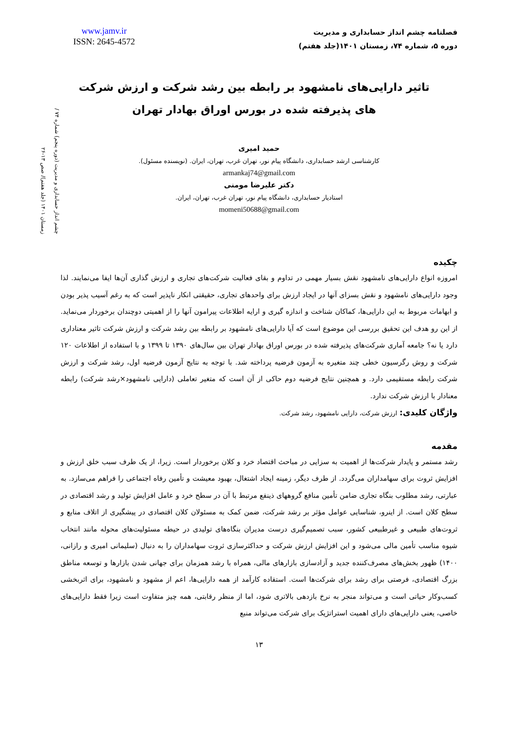www.jamv.ir
ISSN: 2645-4572
فصلنامه چشم انداز حسابداری و مدیریت
دوره ۵، شماره ۷۴، زمستان ۱۴۰۱(جلد هفتم)
چشم انداز حسابداری و مدیریت (دوره پنجم) شماره ۷۴ / زمستان ۱۴۰۱ (جلد هفتم)/ صص ۱۳-۲۶
تاثیر دارایی‌های نامشهود بر رابطه بین رشد شرکت و ارزش شرکت های پذیرفته شده در بورس اوراق بهادار تهران
حمید امیری
کارشناسی ارشد حسابداری، دانشگاه پیام نور، تهران غرب، تهران، ایران. (نویسنده مسئول).
armankaj74@gmail.com
دکتر علیرضا مومنی
استادیار حسابداری، دانشگاه پیام نور، تهران غرب، تهران، ایران.
momeni50688@gmail.com
چکیده
امروزه انواع دارایی‌های نامشهود نقش بسیار مهمی در تداوم و بقای فعالیت شرکت‌های تجاری و ارزش گذاری آن‌ها ایفا می‌نمایند. لذا وجود دارایی‌های نامشهود و نقش بسزای آنها در ایجاد ارزش برای واحدهای تجاری، حقیقتی انکار ناپذیر است که به رغم آسیب پذیر بودن و ابهامات مربوط به این دارایی‌ها، کماکان شناخت و اندازه گیری و ارایه اطلاعات پیرامون آنها را از اهمیتی دوچندان برخوردار می‌نماید. از این رو هدف این تحقیق بررسی این موضوع است که آیا دارایی‌های نامشهود بر رابطه بین رشد شرکت و ارزش شرکت تاثیر معناداری دارد یا نه؟ جامعه آماری شرکت‌های پذیرفته شده در بورس اوراق بهادار تهران بین سال‌های ۱۳۹۰ تا ۱۳۹۹ و با استفاده از اطلاعات ۱۲۰ شرکت و روش رگرسیون خطی چند متغیره به آزمون فرضیه پرداخته شد. با توجه به نتایج آزمون فرضیه اول، رشد شرکت و ارزش شرکت رابطه مستقیمی دارد. و همچنین نتایج فرضیه دوم حاکی از آن است که متغیر تعاملی (دارایی نامشهود×رشد شرکت) رابطه معنادار با ارزش شرکت ندارد.
واژگان کلیدی: ارزش شرکت، دارایی نامشهود، رشد شرکت.
مقدمه
رشد مستمر و پایدار شرکت‌ها از اهمیت به سزایی در مباحث اقتصاد خرد و کلان برخوردار است. زیرا، از یک طرف سبب خلق ارزش و افزایش ثروت برای سهامداران می‌گردد. از طرف دیگر، زمینه ایجاد اشتغال، بهبود معیشت و تأمین رفاه اجتماعی را فراهم می‌سازد. به عبارتی، رشد مطلوب بنگاه تجاری ضامن تأمین منافع گروههای ذینفع مرتبط با آن در سطح خرد و عامل افزایش تولید و رشد اقتصادی در سطح کلان است. از اینرو، شناسایی عوامل مؤثر بر رشد شرکت، ضمن کمک به مسئولان کلان اقتصادی در پیشگیری از اتلاف منابع و ثروت‌های طبیعی و غیرطبیعی کشور، سبب تصمیم‌گیری درست مدیران بنگاه‌های تولیدی در حیطه مسئولیت‌های محوله مانند انتخاب شیوه مناسب تأمین مالی می‌شود و این افزایش ارزش شرکت و حداکثرسازی ثروت سهامداران را به دنبال (سلیمانی امیری و رازانی، ۱۴۰۰) ظهور بخش‌های مصرف‌کننده جدید و آزادسازی بازارهای مالی، همراه با رشد همزمان برای جهانی شدن بازارها و توسعه مناطق بزرگ اقتصادی، فرصتی برای رشد برای شرکت‌ها است. استفاده کارآمد از همه دارایی‌ها، اعم از مشهود و نامشهود، برای اثربخشی کسب‌وکار حیاتی است و می‌تواند منجر به نرخ بازدهی بالاتری شود، اما از منظر رقابتی، همه چیز متفاوت است زیرا فقط دارایی‌های خاصی، یعنی دارایی‌های دارای اهمیت استراتژیک برای شرکت می‌تواند منبع
۱۳